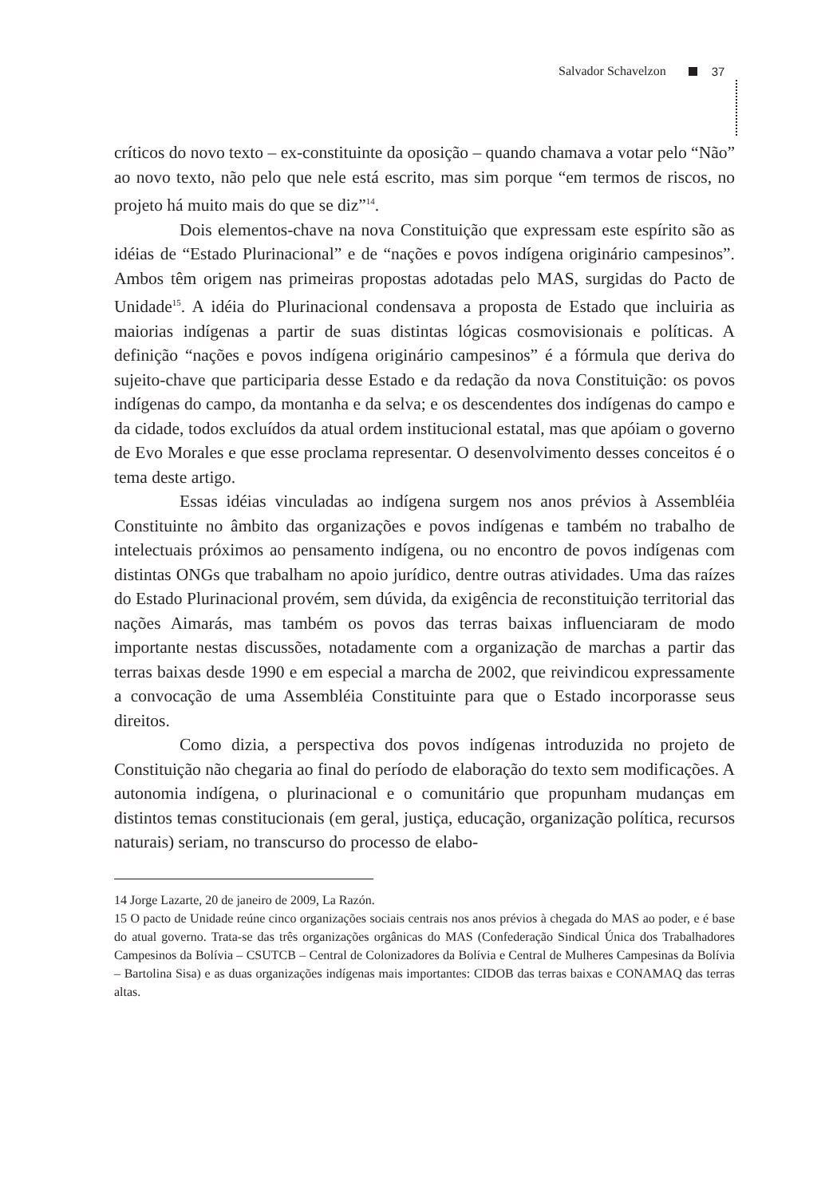Salvador Schavelzon 37
críticos do novo texto – ex-constituinte da oposição – quando chamava a votar pelo “Não” ao novo texto, não pelo que nele está escrito, mas sim porque “em termos de riscos, no projeto há muito mais do que se diz”<sup>14</sup>.
Dois elementos-chave na nova Constituição que expressam este espírito são as idéias de “Estado Plurinacional” e de “nações e povos indígena originário campesinos”. Ambos têm origem nas primeiras propostas adotadas pelo MAS, surgidas do Pacto de Unidade<sup>15</sup>. A idéia do Plurinacional condensava a proposta de Estado que incluiria as maiorias indígenas a partir de suas distintas lógicas cosmovisionais e políticas. A definição “nações e povos indígena originário campesinos” é a fórmula que deriva do sujeito-chave que participaria desse Estado e da redação da nova Constituição: os povos indígenas do campo, da montanha e da selva; e os descendentes dos indígenas do campo e da cidade, todos excluídos da atual ordem institucional estatal, mas que apóiam o governo de Evo Morales e que esse proclama representar. O desenvolvimento desses conceitos é o tema deste artigo.
Essas idéias vinculadas ao indígena surgem nos anos prévios à Assembléia Constituinte no âmbito das organizações e povos indígenas e também no trabalho de intelectuais próximos ao pensamento indígena, ou no encontro de povos indígenas com distintas ONGs que trabalham no apoio jurídico, dentre outras atividades. Uma das raízes do Estado Plurinacional provém, sem dúvida, da exigência de reconstituição territorial das nações Aimarás, mas também os povos das terras baixas influenciaram de modo importante nestas discussões, notadamente com a organização de marchas a partir das terras baixas desde 1990 e em especial a marcha de 2002, que reivindicou expressamente a convocação de uma Assembléia Constituinte para que o Estado incorporasse seus direitos.
Como dizia, a perspectiva dos povos indígenas introduzida no projeto de Constituição não chegaria ao final do período de elaboração do texto sem modificações. A autonomia indígena, o plurinacional e o comunitário que propunham mudanças em distintos temas constitucionais (em geral, justiça, educação, organização política, recursos naturais) seriam, no transcurso do processo de elabo-
14 Jorge Lazarte, 20 de janeiro de 2009, La Razón.
15 O pacto de Unidade reúne cinco organizações sociais centrais nos anos prévios à chegada do MAS ao poder, e é base do atual governo. Trata-se das três organizações orgânicas do MAS (Confederação Sindical Única dos Trabalhadores Campesinos da Bolívia – CSUTCB – Central de Colonizadores da Bolívia e Central de Mulheres Campesinas da Bolívia – Bartolina Sisa) e as duas organizações indígenas mais importantes: CIDOB das terras baixas e CONAMAQ das terras altas.